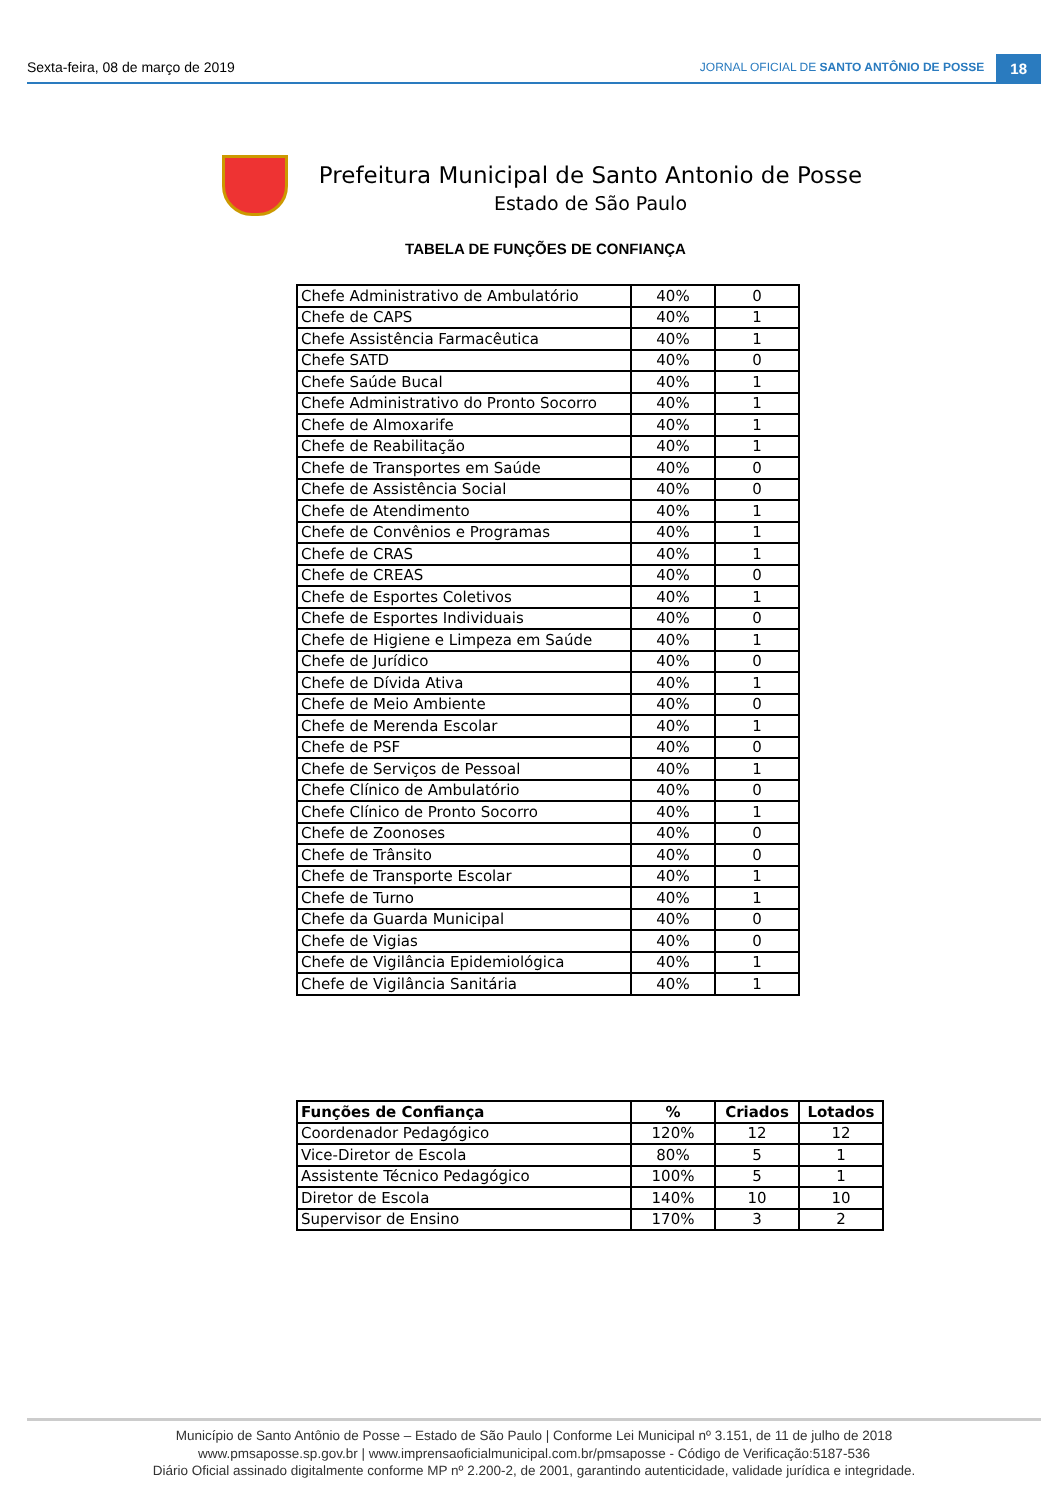Sexta-feira, 08 de março de 2019 JORNAL OFICIAL DE SANTO ANTÔNIO DE POSSE 18
Prefeitura Municipal de Santo Antonio de Posse
Estado de São Paulo
TABELA DE FUNÇÕES DE CONFIANÇA
| Chefe Administrativo de Ambulatório | 40% | 0 |
| Chefe de CAPS | 40% | 1 |
| Chefe Assistência Farmacêutica | 40% | 1 |
| Chefe SATD | 40% | 0 |
| Chefe Saúde Bucal | 40% | 1 |
| Chefe Administrativo do Pronto Socorro | 40% | 1 |
| Chefe de Almoxarife | 40% | 1 |
| Chefe de Reabilitação | 40% | 1 |
| Chefe de Transportes em Saúde | 40% | 0 |
| Chefe de Assistência Social | 40% | 0 |
| Chefe de Atendimento | 40% | 1 |
| Chefe de Convênios e Programas | 40% | 1 |
| Chefe de CRAS | 40% | 1 |
| Chefe de CREAS | 40% | 0 |
| Chefe de Esportes Coletivos | 40% | 1 |
| Chefe de Esportes Individuais | 40% | 0 |
| Chefe de Higiene e Limpeza em Saúde | 40% | 1 |
| Chefe de Jurídico | 40% | 0 |
| Chefe de Dívida Ativa | 40% | 1 |
| Chefe de Meio Ambiente | 40% | 0 |
| Chefe de Merenda Escolar | 40% | 1 |
| Chefe de PSF | 40% | 0 |
| Chefe de Serviços de Pessoal | 40% | 1 |
| Chefe Clínico de Ambulatório | 40% | 0 |
| Chefe Clínico de Pronto Socorro | 40% | 1 |
| Chefe de Zoonoses | 40% | 0 |
| Chefe de Trânsito | 40% | 0 |
| Chefe de Transporte Escolar | 40% | 1 |
| Chefe de Turno | 40% | 1 |
| Chefe da Guarda Municipal | 40% | 0 |
| Chefe de Vigias | 40% | 0 |
| Chefe de Vigilância Epidemiológica | 40% | 1 |
| Chefe de Vigilância Sanitária | 40% | 1 |
| Funções de Confiança | % | Criados | Lotados |
| --- | --- | --- | --- |
| Coordenador Pedagógico | 120% | 12 | 12 |
| Vice-Diretor de Escola | 80% | 5 | 1 |
| Assistente Técnico Pedagógico | 100% | 5 | 1 |
| Diretor de Escola | 140% | 10 | 10 |
| Supervisor de Ensino | 170% | 3 | 2 |
Município de Santo Antônio de Posse – Estado de São Paulo | Conforme Lei Municipal nº 3.151, de 11 de julho de 2018
www.pmsaposse.sp.gov.br | www.imprensaoficialmunicipal.com.br/pmsaposse - Código de Verificação:5187-536
Diário Oficial assinado digitalmente conforme MP nº 2.200-2, de 2001, garantindo autenticidade, validade jurídica e integridade.